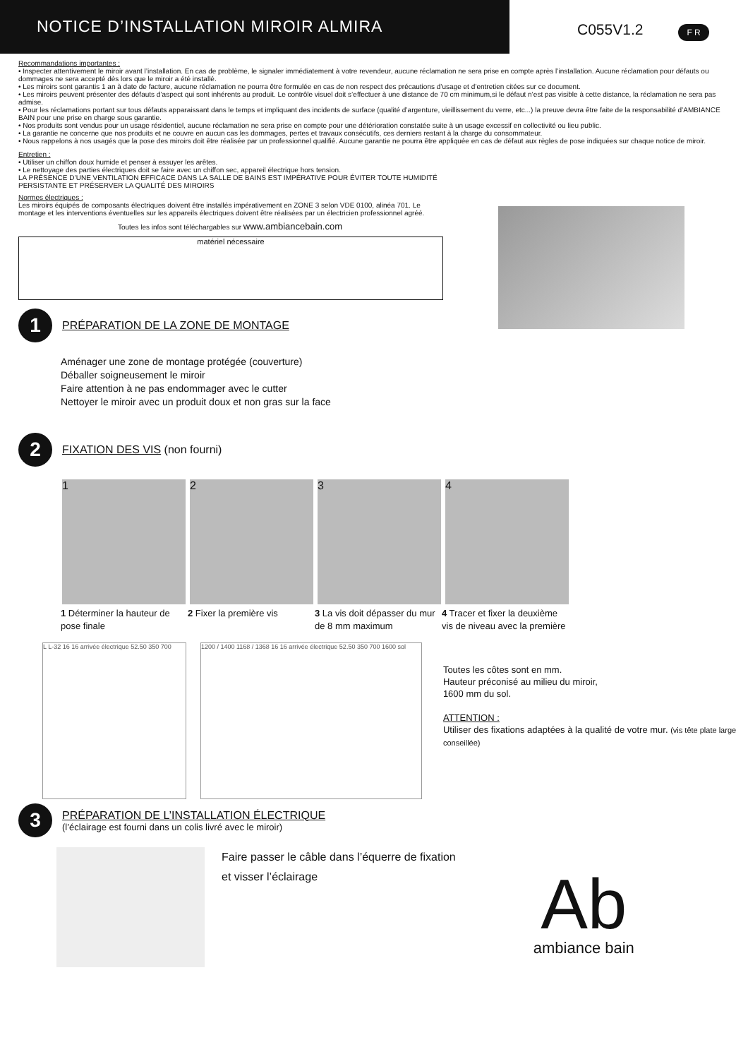NOTICE D’INSTALLATION MIROIR ALMIRA
C055V1.2
F R
Recommandations importantes :
• Inspecter attentivement le miroir avant l’installation. En cas de problème, le signaler immédiatement à votre revendeur, aucune réclamation ne sera prise en compte après l’installation. Aucune réclamation pour défauts ou dommages ne sera accepté dès lors que le miroir a été installé.
• Les miroirs sont garantis 1 an à date de facture, aucune réclamation ne pourra être formulée en cas de non respect des précautions d’usage et d’entretien citées sur ce document.
• Les miroirs peuvent présenter des défauts d’aspect qui sont inhérents au produit. Le contrôle visuel doit s’effectuer à une distance de 70 cm minimum,si le défaut n’est pas visible à cette distance, la réclamation ne sera pas admise.
• Pour les réclamations portant sur tous défauts apparaissant dans le temps et impliquant des incidents de surface (qualité d’argenture, vieillissement du verre, etc...) la preuve devra être faite de la responsabilité d’AMBIANCE BAIN pour une prise en charge sous garantie.
• Nos produits sont vendus pour un usage résidentiel, aucune réclamation ne sera prise en compte pour une détérioration constatée suite à un usage excessif en collectivité ou lieu public.
• La garantie ne concerne que nos produits et ne couvre en aucun cas les dommages, pertes et travaux consécutifs, ces derniers restant à la charge du consommateur.
• Nous rappelons à nos usagés que la pose des miroirs doit être réalisée par un professionnel qualifié. Aucune garantie ne pourra être appliquée en cas de défaut aux règles de pose indiquées sur chaque notice de miroir.
Entretien :
• Utiliser un chiffon doux humide et penser à essuyer les arêtes.
• Le nettoyage des parties électriques doit se faire avec un chiffon sec, appareil électrique hors tension.
LA PRÉSENCE D’UNE VENTILATION EFFICACE DANS LA SALLE DE BAINS EST IMPÉRATIVE POUR ÉVITER TOUTE HUMIDITÉ PERSISTANTE ET PRÉSERVER LA QUALITÉ DES MIROIRS
Normes électriques :
Les miroirs équipés de composants électriques doivent être installés impérativement en ZONE 3 selon VDE 0100, alinéa 701. Le montage et les interventions éventuelles sur les appareils électriques doivent être réalisées par un électricien professionnel agréé.
Toutes les infos sont téléchargables sur www.ambiancebain.com
matériel nécessaire
1
PRÉPARATION DE LA ZONE DE MONTAGE
Aménager une zone de montage protégée (couverture)
Déballer soigneusement le miroir
Faire attention à ne pas endommager avec le cutter
Nettoyer le miroir avec un produit doux et non gras sur la face
2
FIXATION DES VIS (non fourni)
1 2 3 4
1 Déterminer la hauteur de pose finale
2 Fixer la première vis 3 La vis doit dépasser du mur de 8 mm maximum
4 Tracer et fixer la deuxième vis de niveau avec la première
L L-32 16 16 arrivée électrique 52.50 350 700
1200 / 1400 1168 / 1368 16 16 arrivée électrique 52.50 350 700 1600 sol
Toutes les côtes sont en mm.
Hauteur préconisé au milieu du miroir,
1600 mm du sol.
ATTENTION :
Utiliser des fixations adaptées à la qualité de votre mur. (vis tête plate large conseillée)
3
PRÉPARATION DE L’INSTALLATION ÉLECTRIQUE
(l’éclairage est fourni dans un colis livré avec le miroir)
Faire passer le câble dans l’équerre de fixation
et visser l’éclairage
Ab
ambiance bain